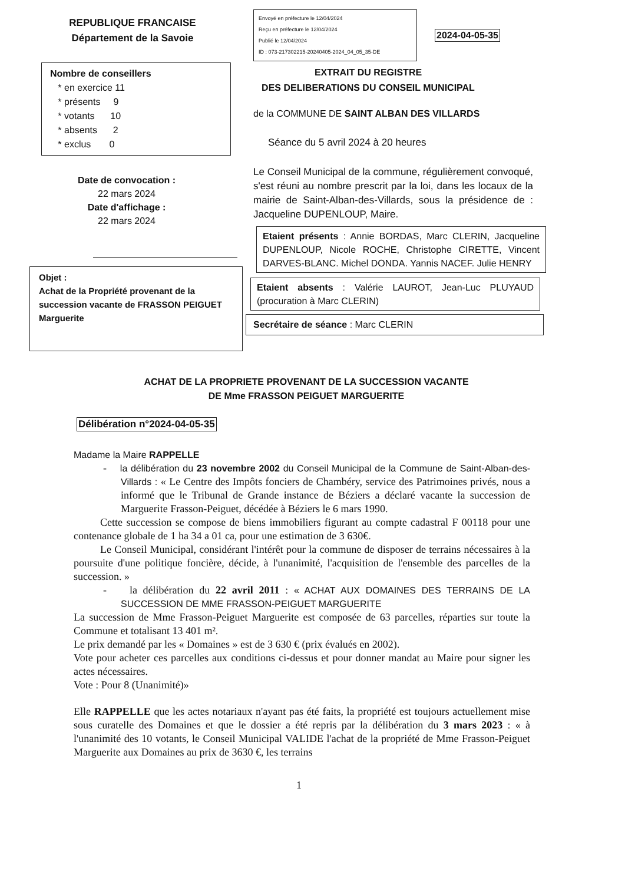REPUBLIQUE FRANCAISE
Département de la Savoie
Nombre de conseillers
* en exercice 11
* présents 9
* votants 10
* absents 2
* exclus 0
Date de convocation :
22 mars 2024
Date d'affichage :
22 mars 2024
Objet :
Achat de la Propriété provenant de la succession vacante de FRASSON PEIGUET Marguerite
Envoyé en préfecture le 12/04/2024
Reçu en préfecture le 12/04/2024
Publié le 12/04/2024
ID : 073-217302215-20240405-2024_04_05_35-DE
2024-04-05-35
EXTRAIT DU REGISTRE
DES DELIBERATIONS DU CONSEIL MUNICIPAL
de la COMMUNE DE SAINT ALBAN DES VILLARDS
Séance du 5 avril 2024 à 20 heures
Le Conseil Municipal de la commune, régulièrement convoqué, s'est réuni au nombre prescrit par la loi, dans les locaux de la mairie de Saint-Alban-des-Villards, sous la présidence de : Jacqueline DUPENLOUP, Maire.
Etaient présents : Annie BORDAS, Marc CLERIN, Jacqueline DUPENLOUP, Nicole ROCHE, Christophe CIRETTE, Vincent DARVES-BLANC. Michel DONDA. Yannis NACEF. Julie HENRY
Etaient absents : Valérie LAUROT, Jean-Luc PLUYAUD (procuration à Marc CLERIN)
Secrétaire de séance : Marc CLERIN
ACHAT DE LA PROPRIETE PROVENANT DE LA SUCCESSION VACANTE
DE Mme FRASSON PEIGUET MARGUERITE
Délibération n°2024-04-05-35
Madame la Maire RAPPELLE
- la délibération du 23 novembre 2002 du Conseil Municipal de la Commune de Saint-Alban-des-Villards : « Le Centre des Impôts fonciers de Chambéry, service des Patrimoines privés, nous a informé que le Tribunal de Grande instance de Béziers a déclaré vacante la succession de Marguerite Frasson-Peiguet, décédée à Béziers le 6 mars 1990.
Cette succession se compose de biens immobiliers figurant au compte cadastral F 00118 pour une contenance globale de 1 ha 34 a 01 ca, pour une estimation de 3 630€.
Le Conseil Municipal, considérant l'intérêt pour la commune de disposer de terrains nécessaires à la poursuite d'une politique foncière, décide, à l'unanimité, l'acquisition de l'ensemble des parcelles de la succession. »
- la délibération du 22 avril 2011 : « ACHAT AUX DOMAINES DES TERRAINS DE LA SUCCESSION DE MME FRASSON-PEIGUET MARGUERITE
La succession de Mme Frasson-Peiguet Marguerite est composée de 63 parcelles, réparties sur toute la Commune et totalisant 13 401 m².
Le prix demandé par les « Domaines » est de 3 630 € (prix évalués en 2002).
Vote pour acheter ces parcelles aux conditions ci-dessus et pour donner mandat au Maire pour signer les actes nécessaires.
Vote : Pour 8 (Unanimité)»
Elle RAPPELLE que les actes notariaux n'ayant pas été faits, la propriété est toujours actuellement mise sous curatelle des Domaines et que le dossier a été repris par la délibération du 3 mars 2023 : « à l'unanimité des 10 votants, le Conseil Municipal VALIDE l'achat de la propriété de Mme Frasson-Peiguet Marguerite aux Domaines au prix de 3630 €, les terrains
1